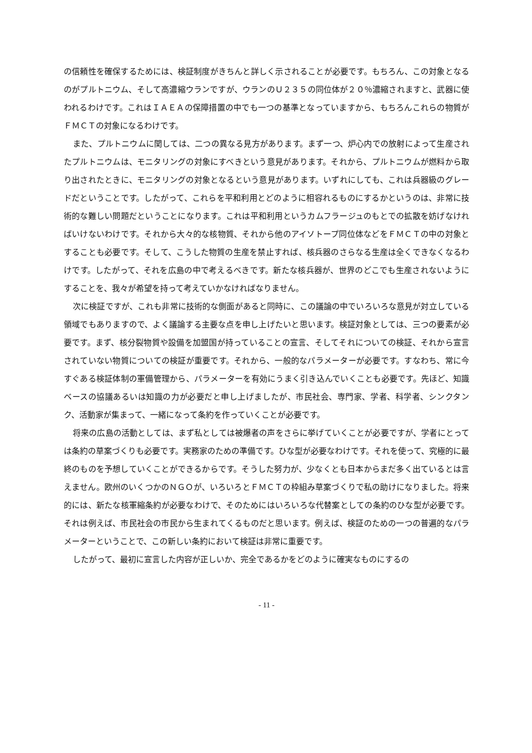の信頼性を確保するためには、検証制度がきちんと詳しく示されることが必要です。もちろん、この対象となるのがプルトニウム、そして高濃縮ウランですが、ウランのＵ２３５の同位体が２０％濃縮されますと、武器に使われるわけです。これはＩＡＥＡの保障措置の中でも一つの基準となっていますから、もちろんこれらの物質がＦＭＣＴの対象になるわけです。
また、プルトニウムに関しては、二つの異なる見方があります。まず一つ、炉心内での放射によって生産されたプルトニウムは、モニタリングの対象にすべきという意見があります。それから、プルトニウムが燃料から取り出されたときに、モニタリングの対象となるという意見があります。いずれにしても、これは兵器級のグレードだということです。したがって、これらを平和利用とどのように相容れるものにするかというのは、非常に技術的な難しい問題だということになります。これは平和利用というカムフラージュのもとでの拡散を妨げなければいけないわけです。それから大々的な核物質、それから他のアイソトープ同位体などをＦＭＣＴの中の対象とすることも必要です。そして、こうした物質の生産を禁止すれば、核兵器のさらなる生産は全くできなくなるわけです。したがって、それを広島の中で考えるべきです。新たな核兵器が、世界のどこでも生産されないようにすることを、我々が希望を持って考えていかなければなりません。
次に検証ですが、これも非常に技術的な側面があると同時に、この議論の中でいろいろな意見が対立している領域でもありますので、よく議論する主要な点を申し上げたいと思います。検証対象としては、三つの要素が必要です。まず、核分裂物質や設備を加盟国が持っていることの宣言、そしてそれについての検証、それから宣言されていない物質についての検証が重要です。それから、一般的なパラメーターが必要です。すなわち、常に今すぐある検証体制の軍備管理から、パラメーターを有効にうまく引き込んでいくことも必要です。先ほど、知識ベースの協議あるいは知識の力が必要だと申し上げましたが、市民社会、専門家、学者、科学者、シンクタンク、活動家が集まって、一緒になって条約を作っていくことが必要です。
将来の広島の活動としては、まず私としては被爆者の声をさらに挙げていくことが必要ですが、学者にとっては条約の草案づくりも必要です。実務家のための準備です。ひな型が必要なわけです。それを使って、究極的に最終のものを予想していくことができるからです。そうした努力が、少なくとも日本からまだ多く出ているとは言えません。欧州のいくつかのＮＧＯが、いろいろとＦＭＣＴの枠組み草案づくりで私の助けになりました。将来的には、新たな核軍縮条約が必要なわけで、そのためにはいろいろな代替案としての条約のひな型が必要です。それは例えば、市民社会の市民から生まれてくるものだと思います。例えば、検証のための一つの普遍的なパラメーターということで、この新しい条約において検証は非常に重要です。
したがって、最初に宣言した内容が正しいか、完全であるかをどのように確実なものにするの
- 11 -